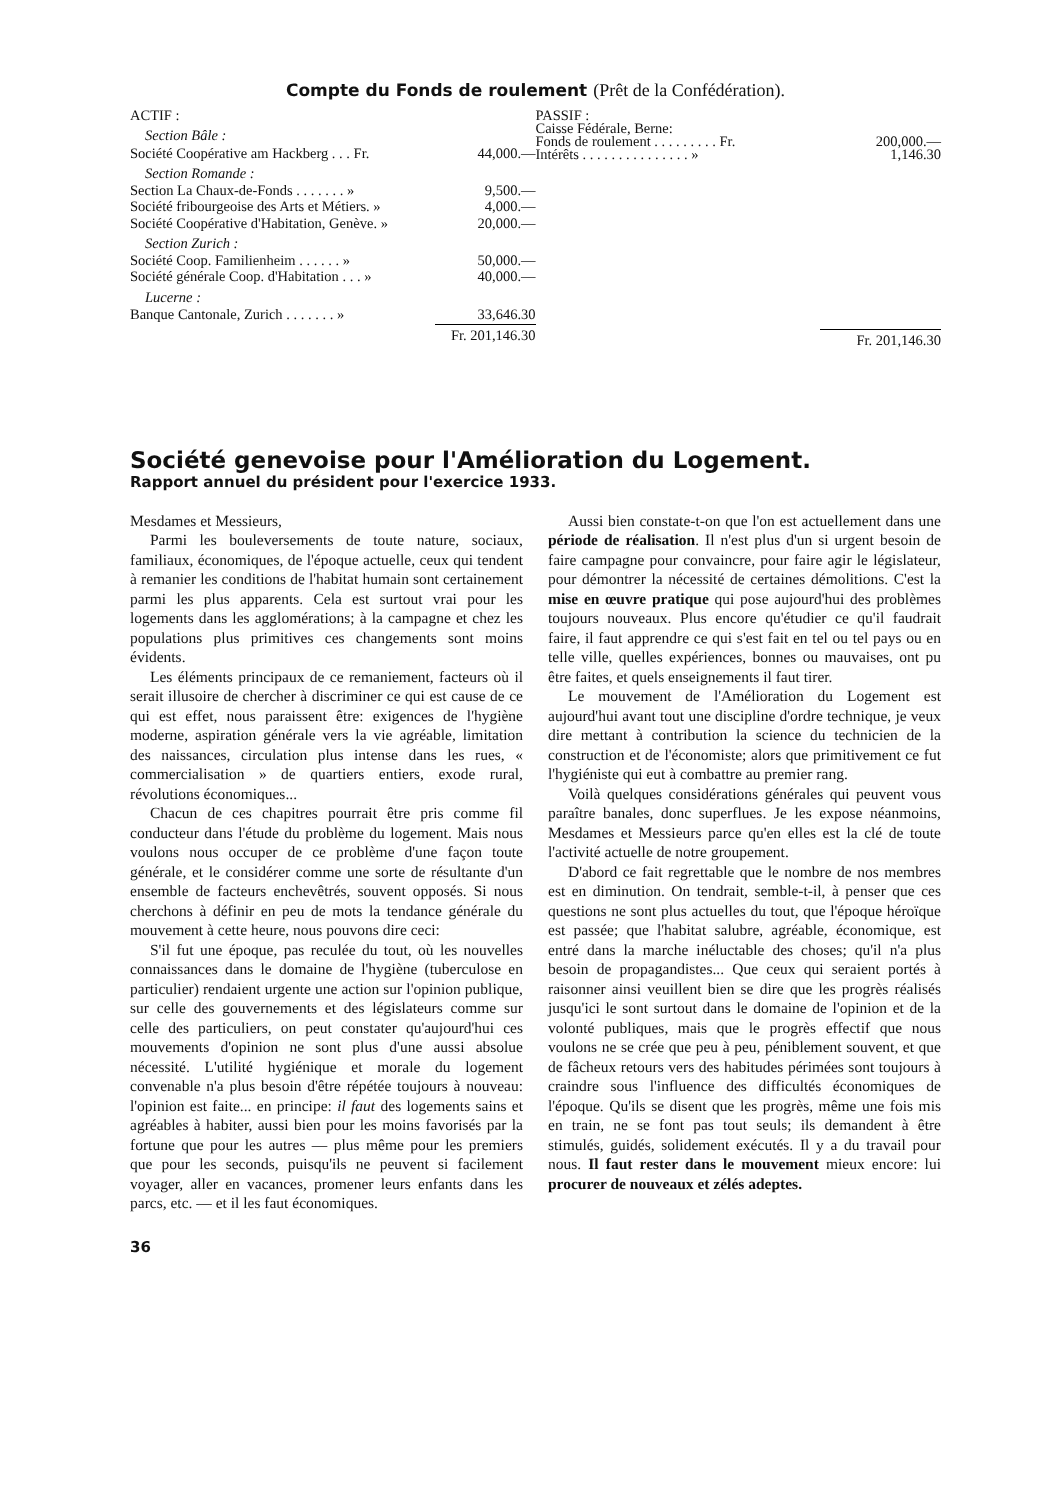Compte du Fonds de roulement (Prêt de la Confédération).
| ACTIF : | |
| Section Bâle : | |
| Société Coopérative am Hackberg . . . Fr. | 44,000.— |
| Section Romande : | |
| Section La Chaux-de-Fonds . . . . . . . » | 9,500.— |
| Société fribourgeoise des Arts et Métiers. » | 4,000.— |
| Société Coopérative d'Habitation, Genève. » | 20,000.— |
| Section Zurich : | |
| Société Coop. Familienheim . . . . . . » | 50,000.— |
| Société générale Coop. d'Habitation . . . » | 40,000.— |
| Lucerne : | |
| Banque Cantonale, Zurich . . . . . . . » | 33,646.30 |
| | Fr. 201,146.30 |
| PASSIF : | |
| Caisse Fédérale, Berne: | |
| Fonds de roulement . . . . . . . . . Fr. | 200,000.— |
| Intérêts . . . . . . . . . . . . . . . » | 1,146.30 |
| | Fr. 201,146.30 |
Société genevoise pour l'Amélioration du Logement.
Rapport annuel du président pour l'exercice 1933.
Mesdames et Messieurs,
Parmi les bouleversements de toute nature, sociaux, familiaux, économiques, de l'époque actuelle, ceux qui tendent à remanier les conditions de l'habitat humain sont certainement parmi les plus apparents. Cela est surtout vrai pour les logements dans les agglomérations; à la campagne et chez les populations plus primitives ces changements sont moins évidents.
Les éléments principaux de ce remaniement, facteurs où il serait illusoire de chercher à discriminer ce qui est cause de ce qui est effet, nous paraissent être: exigences de l'hygiène moderne, aspiration générale vers la vie agréable, limitation des naissances, circulation plus intense dans les rues, « commercialisation » de quartiers entiers, exode rural, révolutions économiques...
Chacun de ces chapitres pourrait être pris comme fil conducteur dans l'étude du problème du logement. Mais nous voulons nous occuper de ce problème d'une façon toute générale, et le considérer comme une sorte de résultante d'un ensemble de facteurs enchevêtrés, souvent opposés. Si nous cherchons à définir en peu de mots la tendance générale du mouvement à cette heure, nous pouvons dire ceci:
S'il fut une époque, pas reculée du tout, où les nouvelles connaissances dans le domaine de l'hygiène (tuberculose en particulier) rendaient urgente une action sur l'opinion publique, sur celle des gouvernements et des législateurs comme sur celle des particuliers, on peut constater qu'aujourd'hui ces mouvements d'opinion ne sont plus d'une aussi absolue nécessité. L'utilité hygiénique et morale du logement convenable n'a plus besoin d'être répétée toujours à nouveau: l'opinion est faite... en principe: il faut des logements sains et agréables à habiter, aussi bien pour les moins favorisés par la fortune que pour les autres — plus même pour les premiers que pour les seconds, puisqu'ils ne peuvent si facilement voyager, aller en vacances, promener leurs enfants dans les parcs, etc. — et il les faut économiques.
Aussi bien constate-t-on que l'on est actuellement dans une période de réalisation. Il n'est plus d'un si urgent besoin de faire campagne pour convaincre, pour faire agir le législateur, pour démontrer la nécessité de certaines démolitions. C'est la mise en œuvre pratique qui pose aujourd'hui des problèmes toujours nouveaux. Plus encore qu'étudier ce qu'il faudrait faire, il faut apprendre ce qui s'est fait en tel ou tel pays ou en telle ville, quelles expériences, bonnes ou mauvaises, ont pu être faites, et quels enseignements il faut tirer.
Le mouvement de l'Amélioration du Logement est aujourd'hui avant tout une discipline d'ordre technique, je veux dire mettant à contribution la science du technicien de la construction et de l'économiste; alors que primitivement ce fut l'hygiéniste qui eut à combattre au premier rang.
Voilà quelques considérations générales qui peuvent vous paraître banales, donc superflues. Je les expose néanmoins, Mesdames et Messieurs parce qu'en elles est la clé de toute l'activité actuelle de notre groupement.
D'abord ce fait regrettable que le nombre de nos membres est en diminution. On tendrait, semble-t-il, à penser que ces questions ne sont plus actuelles du tout, que l'époque héroïque est passée; que l'habitat salubre, agréable, économique, est entré dans la marche inéluctable des choses; qu'il n'a plus besoin de propagandistes... Que ceux qui seraient portés à raisonner ainsi veuillent bien se dire que les progrès réalisés jusqu'ici le sont surtout dans le domaine de l'opinion et de la volonté publiques, mais que le progrès effectif que nous voulons ne se crée que peu à peu, péniblement souvent, et que de fâcheux retours vers des habitudes périmées sont toujours à craindre sous l'influence des difficultés économiques de l'époque. Qu'ils se disent que les progrès, même une fois mis en train, ne se font pas tout seuls; ils demandent à être stimulés, guidés, solidement exécutés. Il y a du travail pour nous. Il faut rester dans le mouvement mieux encore: lui procurer de nouveaux et zélés adeptes.
36